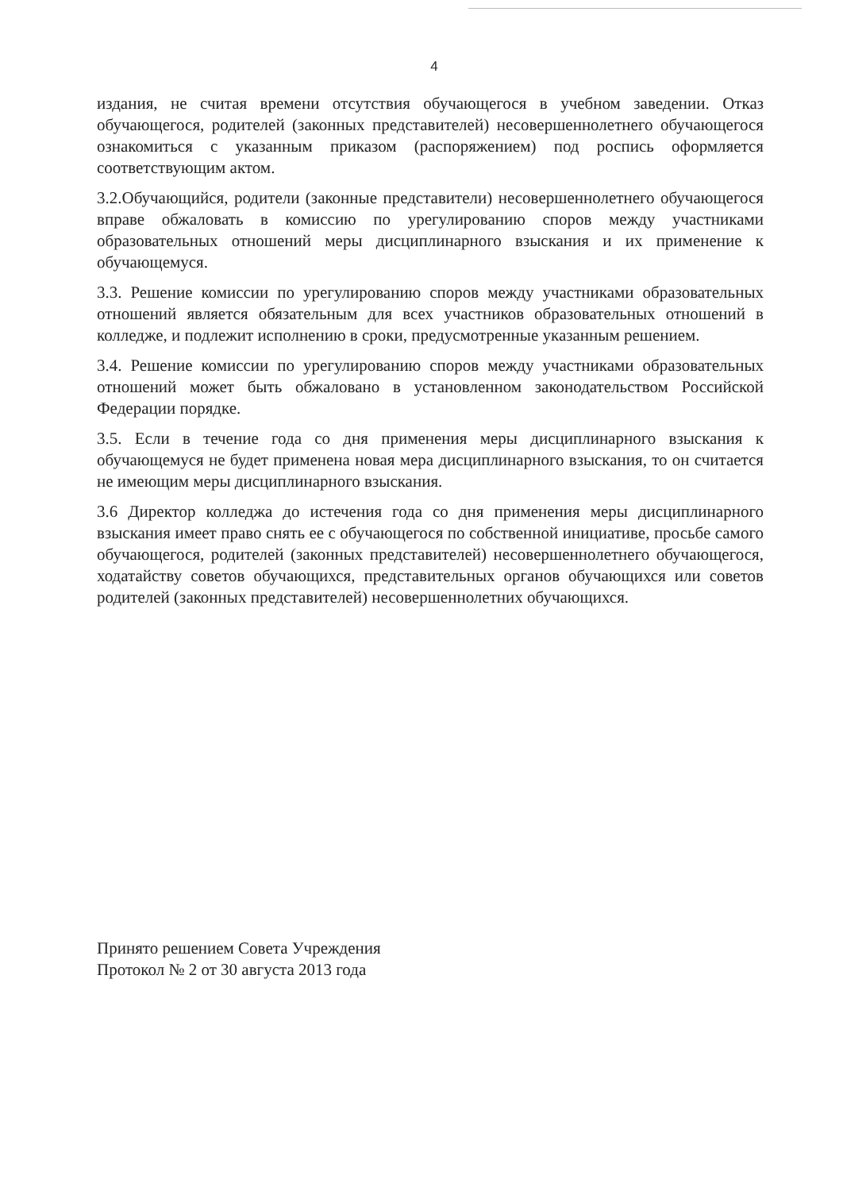4
издания, не считая времени отсутствия обучающегося в учебном заведении. Отказ обучающегося, родителей (законных представителей) несовершеннолетнего обучающегося ознакомиться с указанным приказом (распоряжением) под роспись оформляется соответствующим актом.
3.2.Обучающийся, родители (законные представители) несовершеннолетнего обучающегося вправе обжаловать в комиссию по урегулированию споров между участниками образовательных отношений меры дисциплинарного взыскания и их применение к обучающемуся.
3.3. Решение комиссии по урегулированию споров между участниками образовательных отношений является обязательным для всех участников образовательных отношений в колледже, и подлежит исполнению в сроки, предусмотренные указанным решением.
3.4. Решение комиссии по урегулированию споров между участниками образовательных отношений может быть обжаловано в установленном законодательством Российской Федерации порядке.
3.5. Если в течение года со дня применения меры дисциплинарного взыскания к обучающемуся не будет применена новая мера дисциплинарного взыскания, то он считается не имеющим меры дисциплинарного взыскания.
3.6 Директор колледжа до истечения года со дня применения меры дисциплинарного взыскания имеет право снять ее с обучающегося по собственной инициативе, просьбе самого обучающегося, родителей (законных представителей) несовершеннолетнего обучающегося, ходатайству советов обучающихся, представительных органов обучающихся или советов родителей (законных представителей) несовершеннолетних обучающихся.
Принято решением Совета Учреждения
Протокол № 2 от 30 августа 2013 года